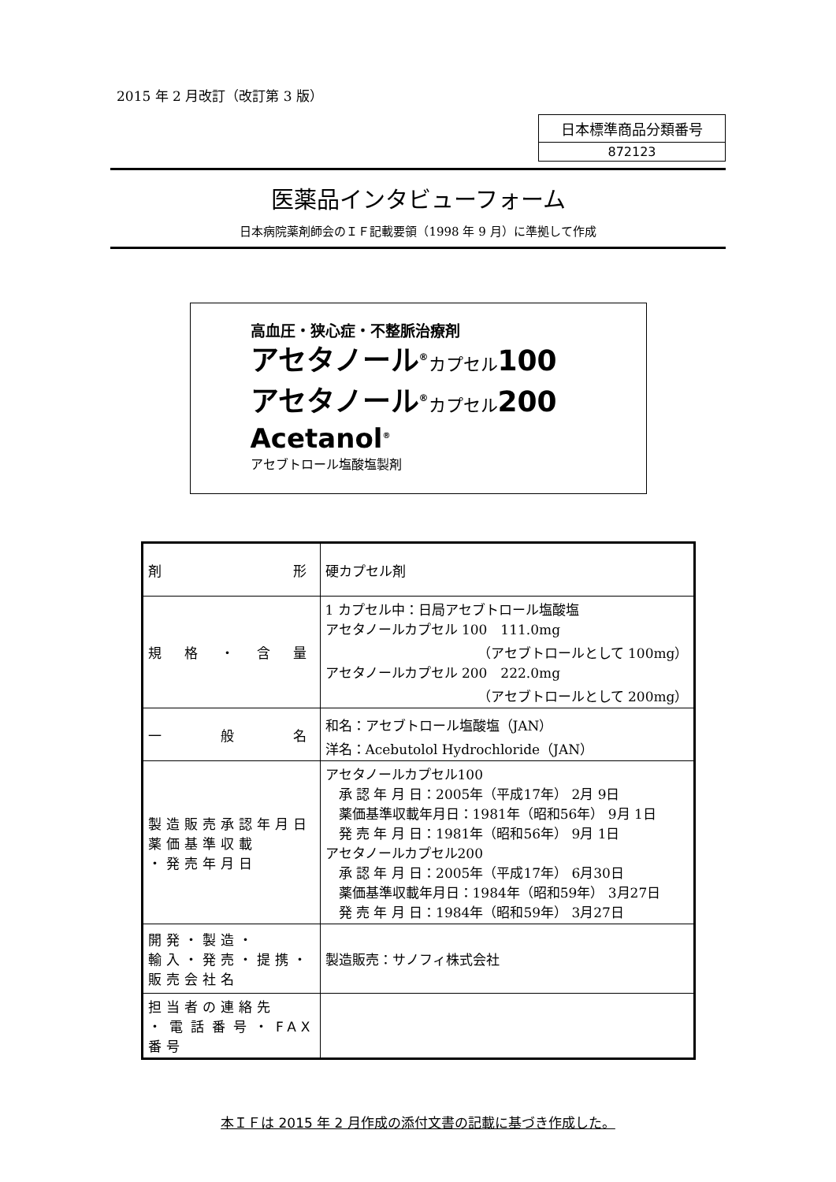2015 年 2 月改訂（改訂第 3 版）
日本標準商品分類番号
872123
医薬品インタビューフォーム
日本病院薬剤師会のＩＦ記載要領（1998 年 9 月）に準拠して作成
高血圧・狭心症・不整脈治療剤
アセタノール<sup>®</sup>カプセル100
アセタノール<sup>®</sup>カプセル200
Acetanol<sup>®</sup>
アセブトロール塩酸塩製剤
| 剤 形 | 硬カプセル剤 |
| 規 格 ・ 含 量 | 1 カプセル中：日局アセブトロール塩酸塩 アセタノールカプセル 100 111.0mg （アセブトロールとして 100mg） アセタノールカプセル 200 222.0mg （アセブトロールとして 200mg） |
| 一 般 名 | 和名：アセブトロール塩酸塩（JAN） 洋名：Acebutolol Hydrochloride（JAN） |
| 製造販売承認年月日 薬価基準収載 ・発売年月日 | アセタノールカプセル100 承 認 年 月 日：2005年（平成17年） 2月 9日 薬価基準収載年月日：1981年（昭和56年） 9月 1日 発 売 年 月 日：1981年（昭和56年） 9月 1日 アセタノールカプセル200 承 認 年 月 日：2005年（平成17年） 6月30日 薬価基準収載年月日：1984年（昭和59年） 3月27日 発 売 年 月 日：1984年（昭和59年） 3月27日 |
| 開発・製造・ 輸入・発売・提携・ 販売会社名 | 製造販売：サノフィ株式会社 |
| 担当者の連絡先 ・電話番号・FAX 番号 | |
本ＩＦは 2015 年 2 月作成の添付文書の記載に基づき作成した。